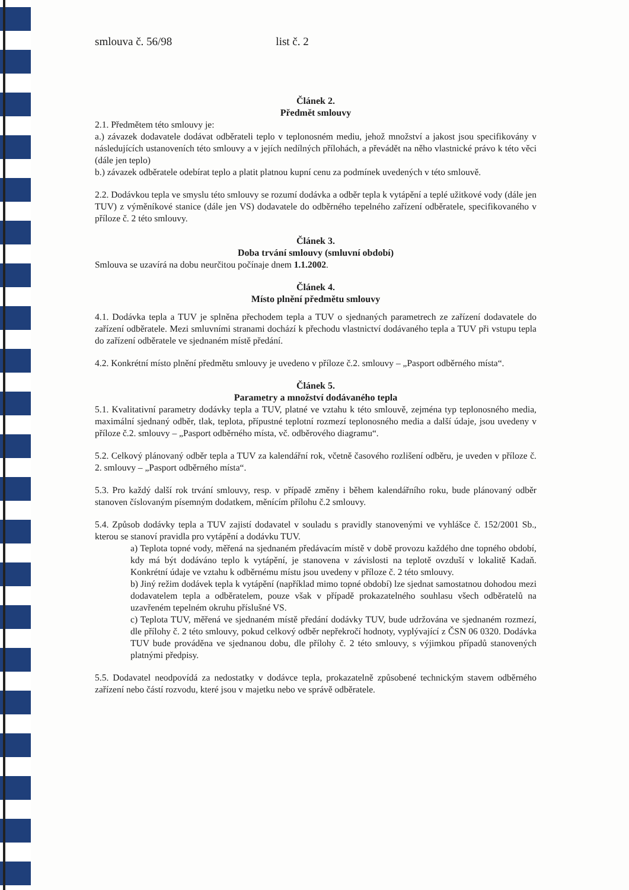smlouva č. 56/98 list č. 2
Článek 2.
Předmět smlouvy
2.1. Předmětem této smlouvy je:
a.) závazek dodavatele dodávat odběrateli teplo v teplonosném mediu, jehož množství a jakost jsou specifikovány v následujících ustanoveních této smlouvy a v jejích nedílných přílohách, a převádět na něho vlastnické právo k této věci (dále jen teplo)
b.) závazek odběratele odebírat teplo a platit platnou kupní cenu za podmínek uvedených v této smlouvě.
2.2. Dodávkou tepla ve smyslu této smlouvy se rozumí dodávka a odběr tepla k vytápění a teplé užitkové vody (dále jen TUV) z výměníkové stanice (dále jen VS) dodavatele do odběrného tepelného zařízení odběratele, specifikovaného v příloze č. 2 této smlouvy.
Článek 3.
Doba trvání smlouvy (smluvní období)
Smlouva se uzavírá na dobu neurčitou počínaje dnem 1.1.2002.
Článek 4.
Místo plnění předmětu smlouvy
4.1. Dodávka tepla a TUV je splněna přechodem tepla a TUV o sjednaných parametrech ze zařízení dodavatele do zařízení odběratele. Mezi smluvními stranami dochází k přechodu vlastnictví dodávaného tepla a TUV při vstupu tepla do zařízení odběratele ve sjednaném místě předání.
4.2. Konkrétní místo plnění předmětu smlouvy je uvedeno v příloze č.2. smlouvy – „Pasport odběrného místa“.
Článek 5.
Parametry a množství dodávaného tepla
5.1. Kvalitativní parametry dodávky tepla a TUV, platné ve vztahu k této smlouvě, zejména typ teplonosného media, maximální sjednaný odběr, tlak, teplota, přípustné teplotní rozmezí teplonosného media a další údaje, jsou uvedeny v příloze č.2. smlouvy – „Pasport odběrného místa, vč. odběrového diagramu“.
5.2. Celkový plánovaný odběr tepla a TUV za kalendářní rok, včetně časového rozlišení odběru, je uveden v příloze č. 2. smlouvy – „Pasport odběrného místa“.
5.3. Pro každý další rok trvání smlouvy, resp. v případě změny i během kalendářního roku, bude plánovaný odběr stanoven číslovaným písemným dodatkem, měnícím přílohu č.2 smlouvy.
5.4. Způsob dodávky tepla a TUV zajistí dodavatel v souladu s pravidly stanovenými ve vyhlášce č. 152/2001 Sb., kterou se stanoví pravidla pro vytápění a dodávku TUV.
a) Teplota topné vody, měřená na sjednaném předávacím místě v době provozu každého dne topného období, kdy má být dodáváno teplo k vytápění, je stanovena v závislosti na teplotě ovzduší v lokalitě Kadaň. Konkrétní údaje ve vztahu k odběrnému místu jsou uvedeny v příloze č. 2 této smlouvy.
b) Jiný režim dodávek tepla k vytápění (například mimo topné období) lze sjednat samostatnou dohodou mezi dodavatelem tepla a odběratelem, pouze však v případě prokazatelného souhlasu všech odběratelů na uzavřeném tepelném okruhu příslušné VS.
c) Teplota TUV, měřená ve sjednaném místě předání dodávky TUV, bude udržována ve sjednaném rozmezí, dle přílohy č. 2 této smlouvy, pokud celkový odběr nepřekročí hodnoty, vyplývající z ČSN 06 0320. Dodávka TUV bude prováděna ve sjednanou dobu, dle přílohy č. 2 této smlouvy, s výjimkou případů stanovených platnými předpisy.
5.5. Dodavatel neodpovídá za nedostatky v dodávce tepla, prokazatelně způsobené technickým stavem odběrného zařízení nebo částí rozvodu, které jsou v majetku nebo ve správě odběratele.